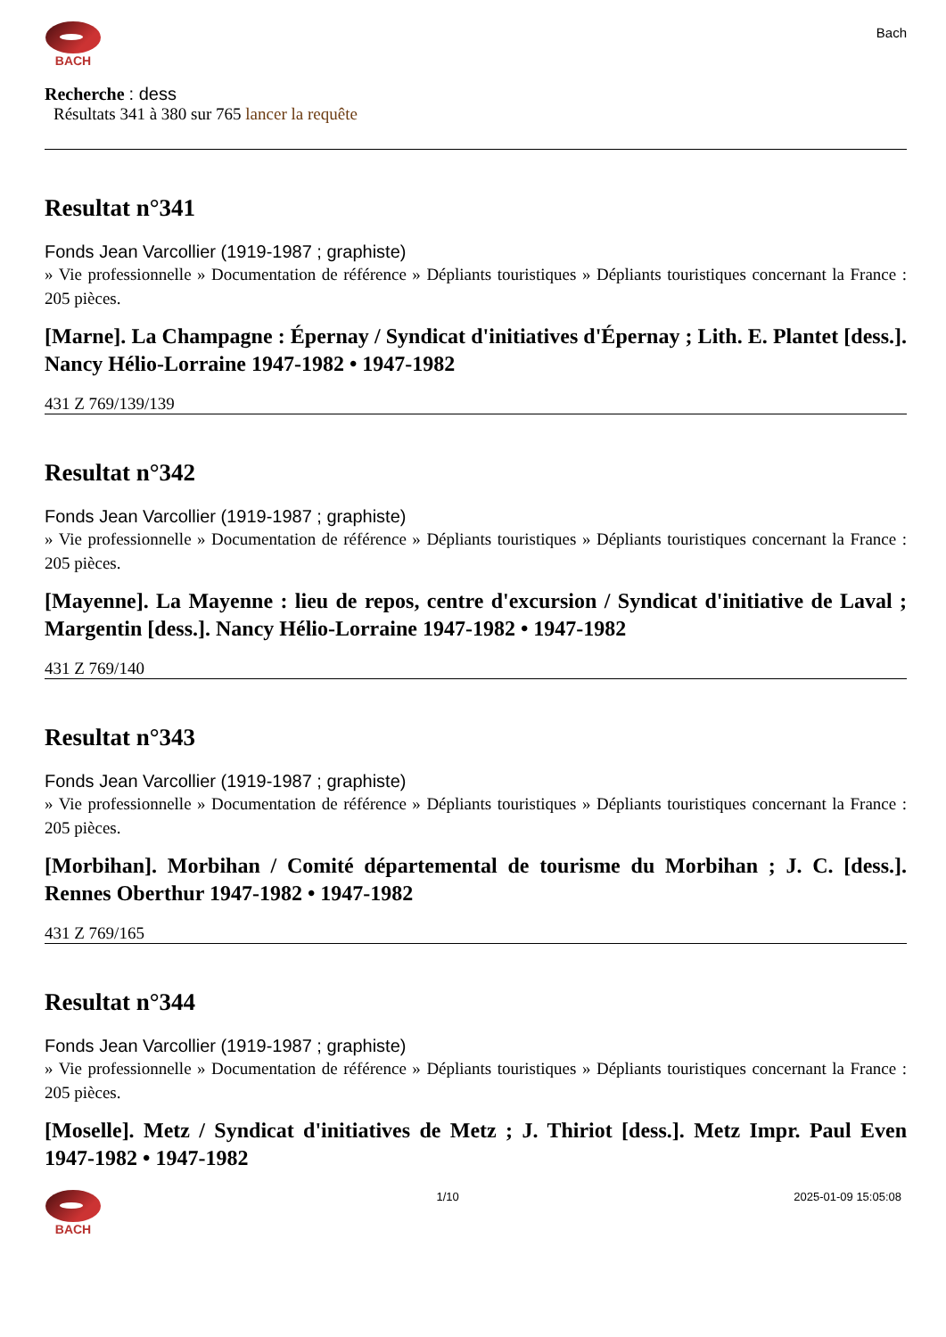BACH
Bach
Recherche : dess
Résultats 341 à 380 sur 765 lancer la requête
Resultat n°341
Fonds Jean Varcollier (1919-1987 ; graphiste)
» Vie professionnelle » Documentation de référence » Dépliants touristiques » Dépliants touristiques concernant la France : 205 pièces.
[Marne]. La Champagne : Épernay / Syndicat d'initiatives d'Épernay ; Lith. E. Plantet [dess.]. Nancy Hélio-Lorraine 1947-1982 • 1947-1982
431 Z 769/139/139
Resultat n°342
Fonds Jean Varcollier (1919-1987 ; graphiste)
» Vie professionnelle » Documentation de référence » Dépliants touristiques » Dépliants touristiques concernant la France : 205 pièces.
[Mayenne]. La Mayenne : lieu de repos, centre d'excursion / Syndicat d'initiative de Laval ; Margentin [dess.]. Nancy Hélio-Lorraine 1947-1982 • 1947-1982
431 Z 769/140
Resultat n°343
Fonds Jean Varcollier (1919-1987 ; graphiste)
» Vie professionnelle » Documentation de référence » Dépliants touristiques » Dépliants touristiques concernant la France : 205 pièces.
[Morbihan]. Morbihan / Comité départemental de tourisme du Morbihan ; J. C. [dess.]. Rennes Oberthur 1947-1982 • 1947-1982
431 Z 769/165
Resultat n°344
Fonds Jean Varcollier (1919-1987 ; graphiste)
» Vie professionnelle » Documentation de référence » Dépliants touristiques » Dépliants touristiques concernant la France : 205 pièces.
[Moselle]. Metz / Syndicat d'initiatives de Metz ; J. Thiriot [dess.]. Metz Impr. Paul Even 1947-1982 • 1947-1982
BACH 1/10 2025-01-09 15:05:08